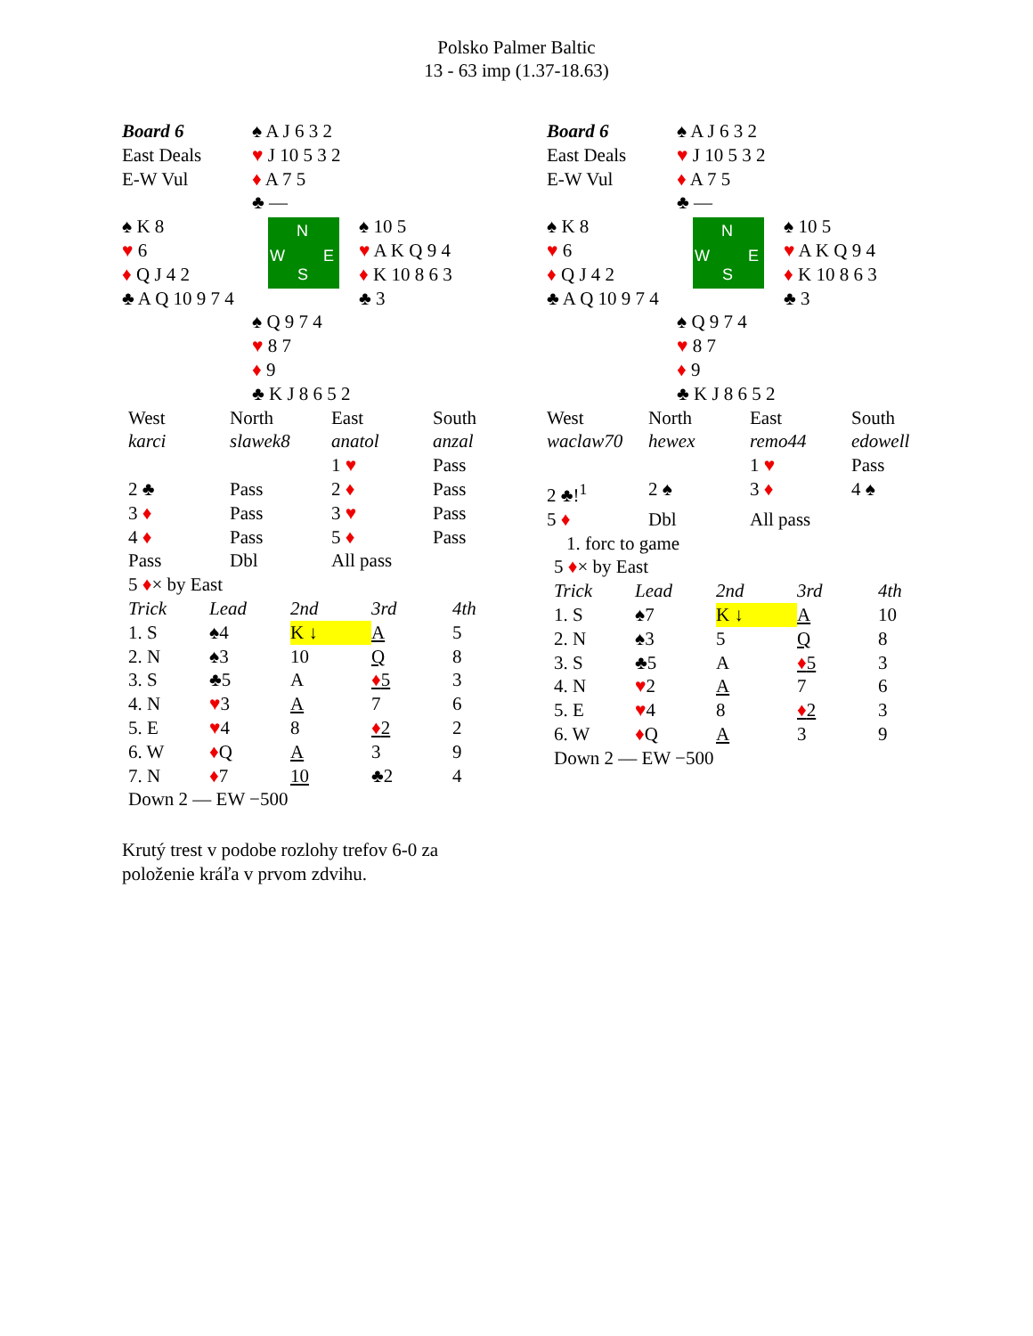Polsko Palmer Baltic
13 - 63 imp (1.37-18.63)
| Board 6 East Deals E-W Vul | ♠ A J 6 3 2 ♥ J 10 5 3 2 ♦ A 7 5 ♣ — | |
| ♠ K 8 ♥ 6 ♦ Q J 4 2 ♣ A Q 10 9 7 4 | N W E S | ♠ 10 5 ♥ A K Q 9 4 ♦ K 10 8 6 3 ♣ 3 |
| | ♠ Q 9 7 4 ♥ 8 7 ♦ 9 ♣ K J 8 6 5 2 | |
| West | North | East | South |
| karci | slawek8 | anatol | anzal |
| | | 1 ♥ | Pass |
| 2 ♣ | Pass | 2 ♦ | Pass |
| 3 ♦ | Pass | 3 ♥ | Pass |
| 4 ♦ | Pass | 5 ♦ | Pass |
| Pass | Dbl | All pass | |
5 ♦× by East
| Trick | Lead | 2nd | 3rd | 4th |
| 1. S | ♠4 | K ↓ | A | 5 |
| 2. N | ♠3 | 10 | Q | 8 |
| 3. S | ♣5 | A | ♦ 5 | 3 |
| 4. N | ♥ 3 | A | 7 | 6 |
| 5. E | ♥ 4 | 8 | ♦ 2 | 2 |
| 6. W | ♦ Q | A | 3 | 9 |
| 7. N | ♦ 7 | 10 | ♣2 | 4 |
Down 2 — EW −500
| Board 6 East Deals E-W Vul | ♠ A J 6 3 2 ♥ J 10 5 3 2 ♦ A 7 5 ♣ — | |
| ♠ K 8 ♥ 6 ♦ Q J 4 2 ♣ A Q 10 9 7 4 | N W E S | ♠ 10 5 ♥ A K Q 9 4 ♦ K 10 8 6 3 ♣ 3 |
| | ♠ Q 9 7 4 ♥ 8 7 ♦ 9 ♣ K J 8 6 5 2 | |
| West | North | East | South |
| waclaw70 | hewex | remo44 | edowell |
| | | 1 ♥ | Pass |
| 2 ♣!<sup>1</sup> | 2 ♠ | 3 ♦ | 4 ♠ |
| 5 ♦ | Dbl | All pass | |
1. forc to game
5 ♦× by East
| Trick | Lead | 2nd | 3rd | 4th |
| 1. S | ♠7 | K ↓ | A | 10 |
| 2. N | ♠3 | 5 | Q | 8 |
| 3. S | ♣5 | A | ♦ 5 | 3 |
| 4. N | ♥ 2 | A | 7 | 6 |
| 5. E | ♥ 4 | 8 | ♦ 2 | 3 |
| 6. W | ♦ Q | A | 3 | 9 |
Down 2 — EW −500
Krutý trest v podobe rozlohy trefov 6-0 za
položenie kráľa v prvom zdvihu.